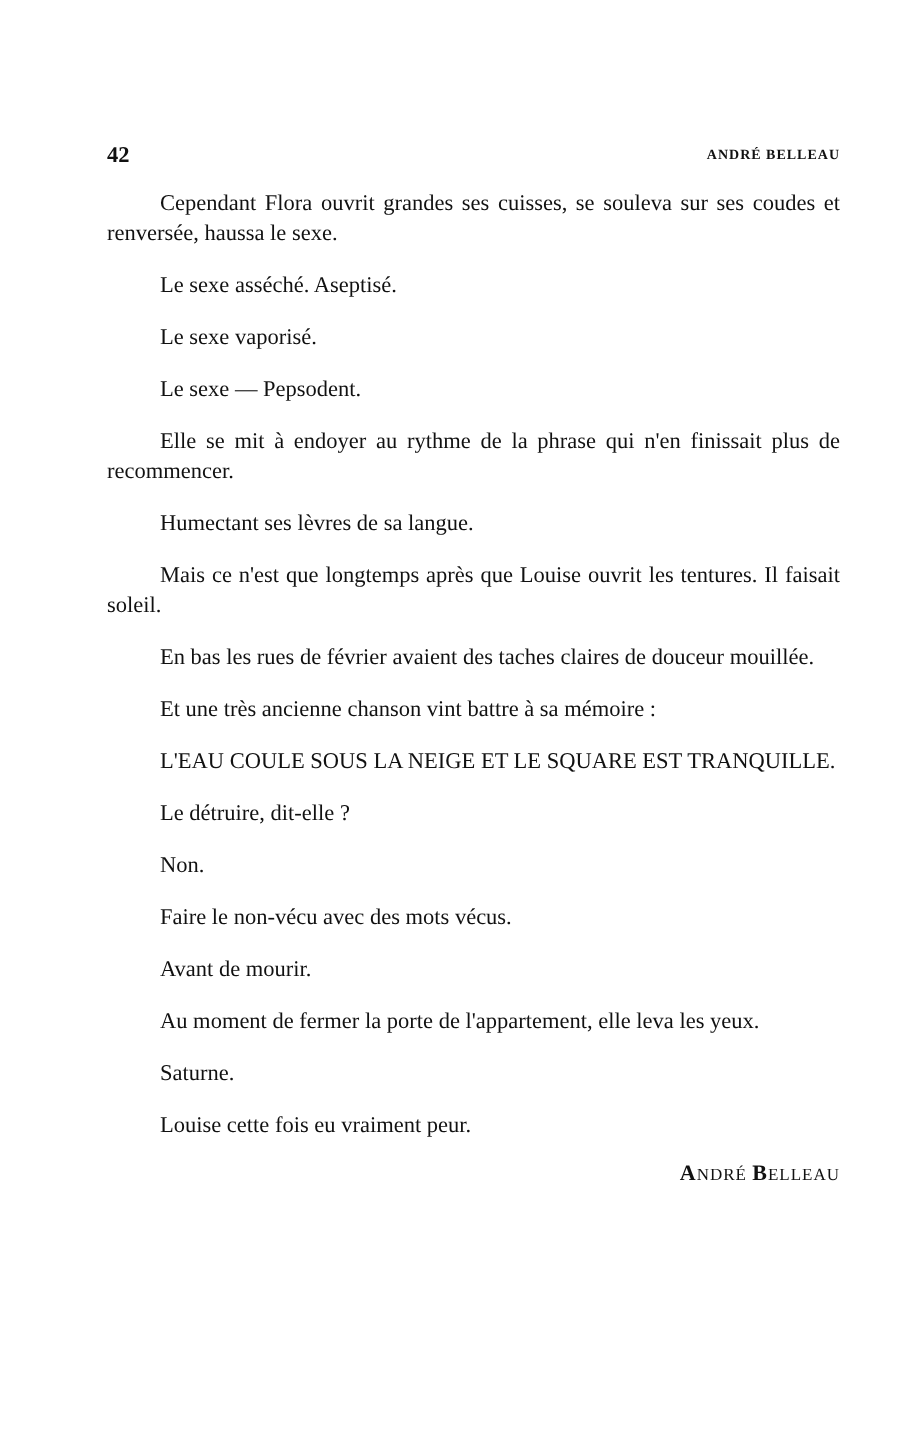42 ANDRÉ BELLEAU
Cependant Flora ouvrit grandes ses cuisses, se souleva sur ses coudes et renversée, haussa le sexe.
Le sexe asséché. Aseptisé.
Le sexe vaporisé.
Le sexe — Pepsodent.
Elle se mit à endoyer au rythme de la phrase qui n'en finissait plus de recommencer.
Humectant ses lèvres de sa langue.
Mais ce n'est que longtemps après que Louise ouvrit les tentures. Il faisait soleil.
En bas les rues de février avaient des taches claires de douceur mouillée.
Et une très ancienne chanson vint battre à sa mémoire :
L'EAU COULE SOUS LA NEIGE ET LE SQUARE EST TRANQUILLE.
Le détruire, dit-elle ?
Non.
Faire le non-vécu avec des mots vécus.
Avant de mourir.
Au moment de fermer la porte de l'appartement, elle leva les yeux.
Saturne.
Louise cette fois eu vraiment peur.
ANDRÉ BELLEAU